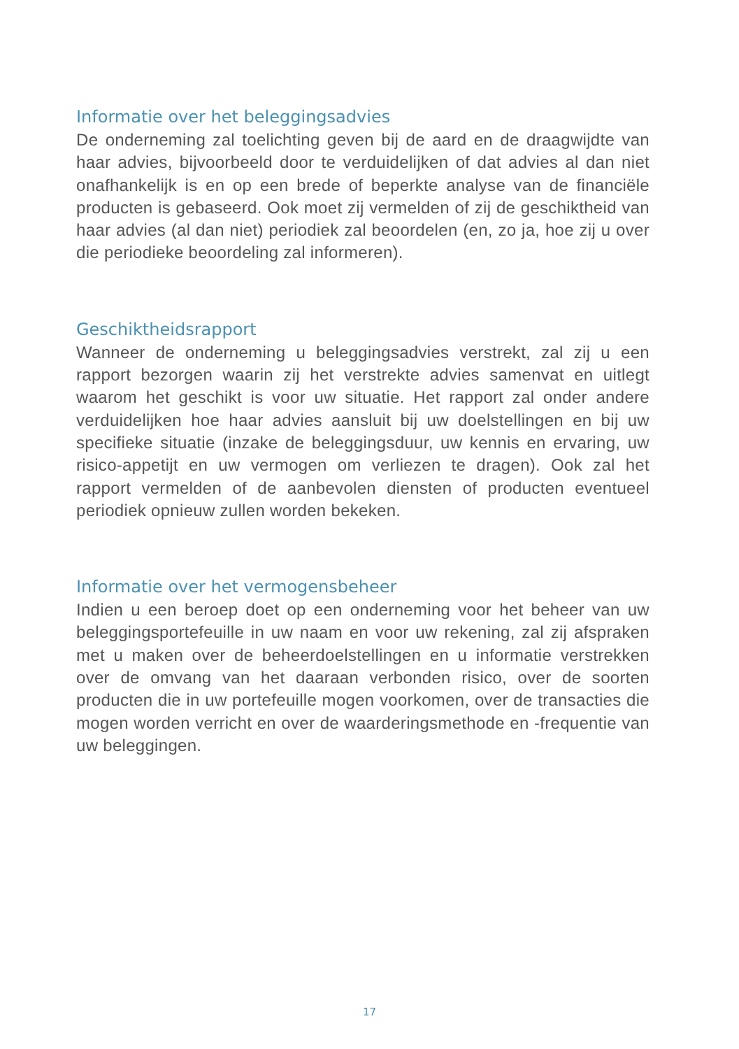Informatie over het beleggingsadvies
De onderneming zal toelichting geven bij de aard en de draagwijdte van haar advies, bijvoorbeeld door te verduidelijken of dat advies al dan niet onafhankelijk is en op een brede of beperkte analyse van de financiële producten is gebaseerd. Ook moet zij vermelden of zij de geschiktheid van haar advies (al dan niet) periodiek zal beoordelen (en, zo ja, hoe zij u over die periodieke beoordeling zal informeren).
Geschiktheidsrapport
Wanneer de onderneming u beleggingsadvies verstrekt, zal zij u een rapport bezorgen waarin zij het verstrekte advies samenvat en uitlegt waarom het geschikt is voor uw situatie. Het rapport zal onder andere verduidelijken hoe haar advies aansluit bij uw doelstellingen en bij uw specifieke situatie (inzake de beleggingsduur, uw kennis en ervaring, uw risico-appetijt en uw vermogen om verliezen te dragen). Ook zal het rapport vermelden of de aanbevolen diensten of producten eventueel periodiek opnieuw zullen worden bekeken.
Informatie over het vermogensbeheer
Indien u een beroep doet op een onderneming voor het beheer van uw beleggingsportefeuille in uw naam en voor uw rekening, zal zij afspraken met u maken over de beheerdoelstellingen en u informatie verstrekken over de omvang van het daaraan verbonden risico, over de soorten producten die in uw portefeuille mogen voorkomen, over de transacties die mogen worden verricht en over de waarderingsmethode en -frequentie van uw beleggingen.
17